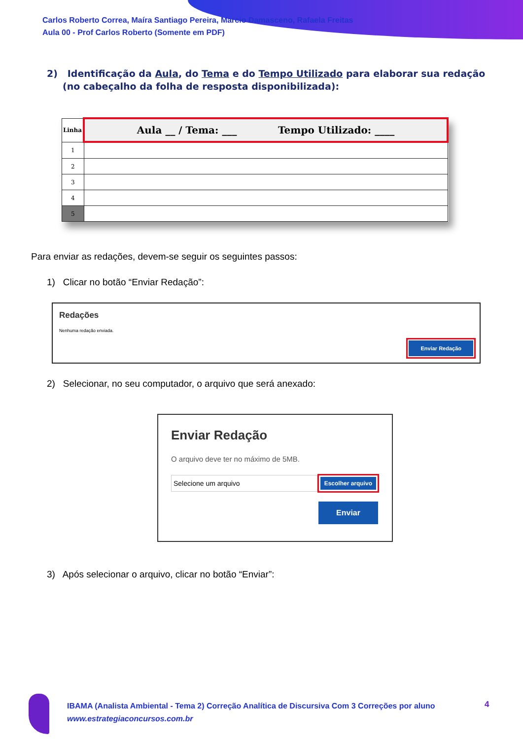Carlos Roberto Correa, Maíra Santiago Pereira, Marcio Damasceno, Rafaela Freitas
Aula 00 - Prof Carlos Roberto (Somente em PDF)
2) Identificação da Aula, do Tema e do Tempo Utilizado para elaborar sua redação (no cabeçalho da folha de resposta disponibilizada):
| Linha | Aula __ / Tema: ___ Tempo Utilizado: ____ |
| --- | --- |
| 1 | |
| 2 | |
| 3 | |
| 4 | |
| 5 | |
Para enviar as redações, devem-se seguir os seguintes passos:
1) Clicar no botão “Enviar Redação”:
Redações
Nenhuma redação enviada.
Enviar Redação
2) Selecionar, no seu computador, o arquivo que será anexado:
Enviar Redação
O arquivo deve ter no máximo de 5MB.
Selecione um arquivo
Escolher arquivo
Enviar
3) Após selecionar o arquivo, clicar no botão “Enviar”:
IBAMA (Analista Ambiental - Tema 2) Correção Analítica de Discursiva Com 3 Correções por aluno
www.estrategiaconcursos.com.br
4